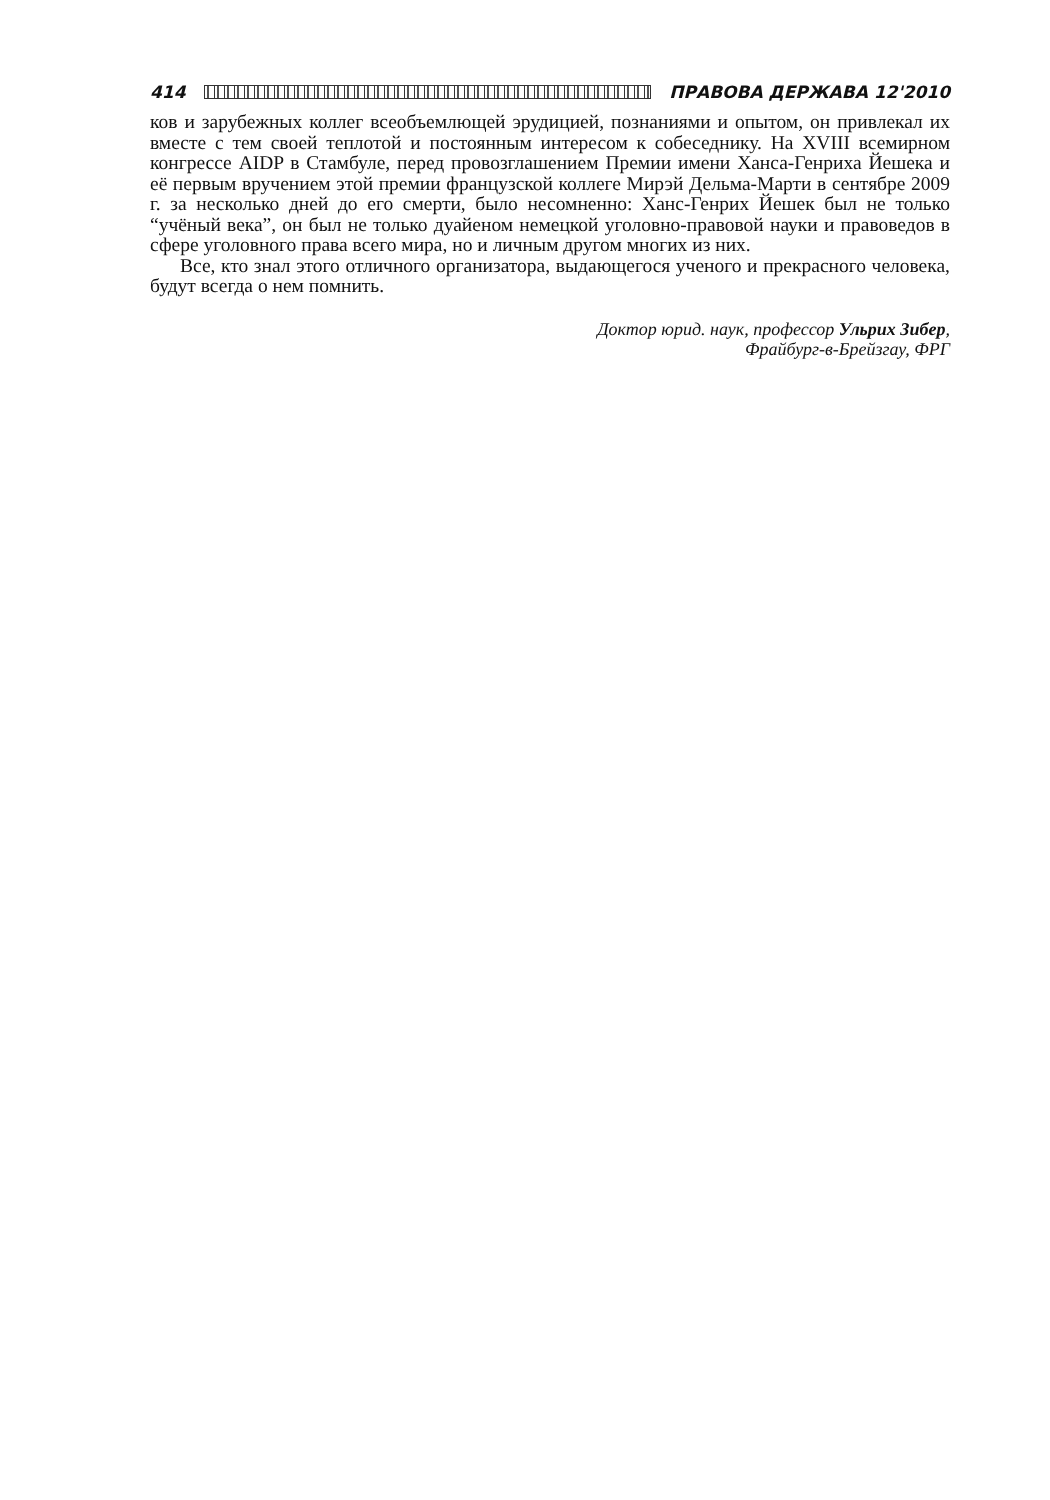414 ПРАВОВА ДЕРЖАВА 12'2010
ков и зарубежных коллег всеобъемлющей эрудицией, познаниями и опытом, он привлекал их вместе с тем своей теплотой и постоянным интересом к собеседнику. На XVIII всемирном конгрессе AIDP в Стамбуле, перед провозглашением Премии имени Ханса-Генриха Йешека и её первым вручением этой премии французской коллеге Мирэй Дельма-Марти в сентябре 2009 г. за несколько дней до его смерти, было несомненно: Ханс-Генрих Йешек был не только “учёный века”, он был не только дуайеном немецкой уголовно-правовой науки и правоведов в сфере уголовного права всего мира, но и личным другом многих из них.
Все, кто знал этого отличного организатора, выдающегося ученого и прекрасного человека, будут всегда о нем помнить.
Доктор юрид. наук, профессор Ульрих Зибер,
Фрайбург-в-Брейзгау, ФРГ